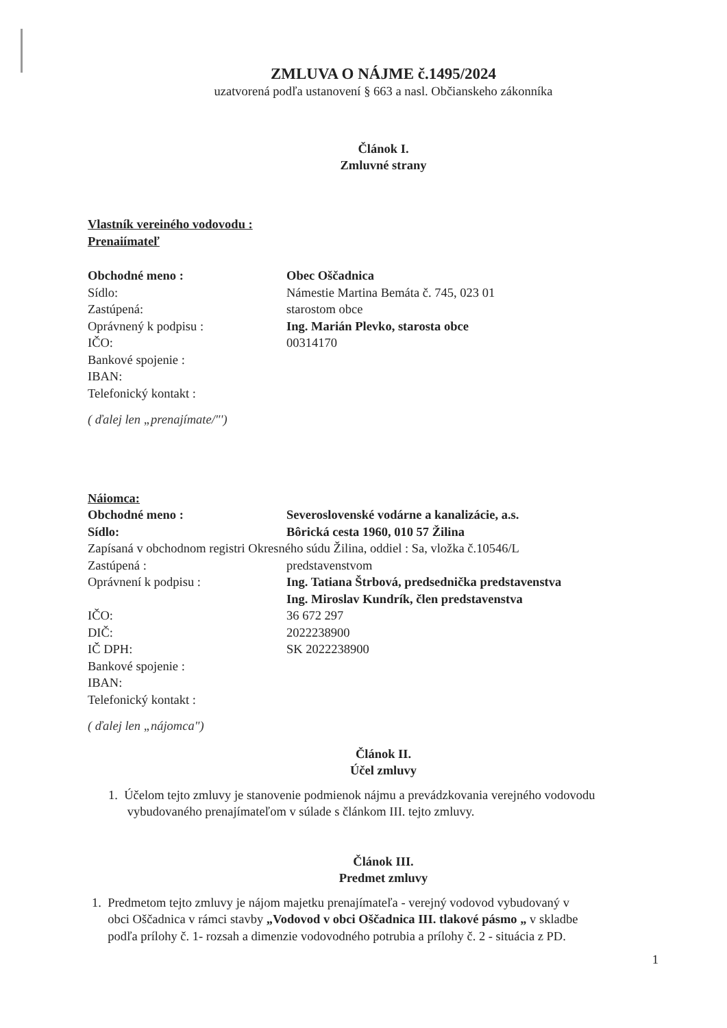ZMLUVA O NÁJME č.1495/2024
uzatvorená podľa ustanovení § 663 a nasl. Občianskeho zákonníka
Článok I.
Zmluvné strany
Vlastník vereiného vodovodu :
Prenaiímateľ
Obchodné meno : Obec Oščadnica
Sídlo: Námestie Martina Bemáta č. 745, 023 01
Zastúpená: starostom obce
Oprávnený k podpisu : Ing. Marián Plevko, starosta obce
IČO: 00314170
Bankové spojenie :
IBAN:
Telefonický kontakt :
( ďalej len „prenajímate/"')
Náiomca:
Obchodné meno : Severoslovenské vodárne a kanalizácie, a.s.
Sídlo: Bôrická cesta 1960, 010 57 Žilina
Zapísaná v obchodnom registri Okresného súdu Žilina, oddiel : Sa, vložka č.10546/L
Zastúpená : predstavenstvom
Oprávnení k podpisu : Ing. Tatiana Štrbová, predsednička predstavenstva
Ing. Miroslav Kundrík, člen predstavenstva
IČO: 36 672 297
DIČ: 2022238900
IČ DPH: SK 2022238900
Bankové spojenie :
IBAN:
Telefonický kontakt :
( ďalej len „nájomca")
Článok II.
Účel zmluvy
1. Účelom tejto zmluvy je stanovenie podmienok nájmu a prevádzkovania verejného vodovodu
vybudovaného prenajímateľom v súlade s článkom III. tejto zmluvy.
Článok III.
Predmet zmluvy
1. Predmetom tejto zmluvy je nájom majetku prenajímateľa - verejný vodovod vybudovaný v
obci Oščadnica v rámci stavby „Vodovod v obci Oščadnica III. tlakové pásmo „ v skladbe
podľa prílohy č. 1- rozsah a dimenzie vodovodného potrubia a prílohy č. 2 - situácia z PD.
1